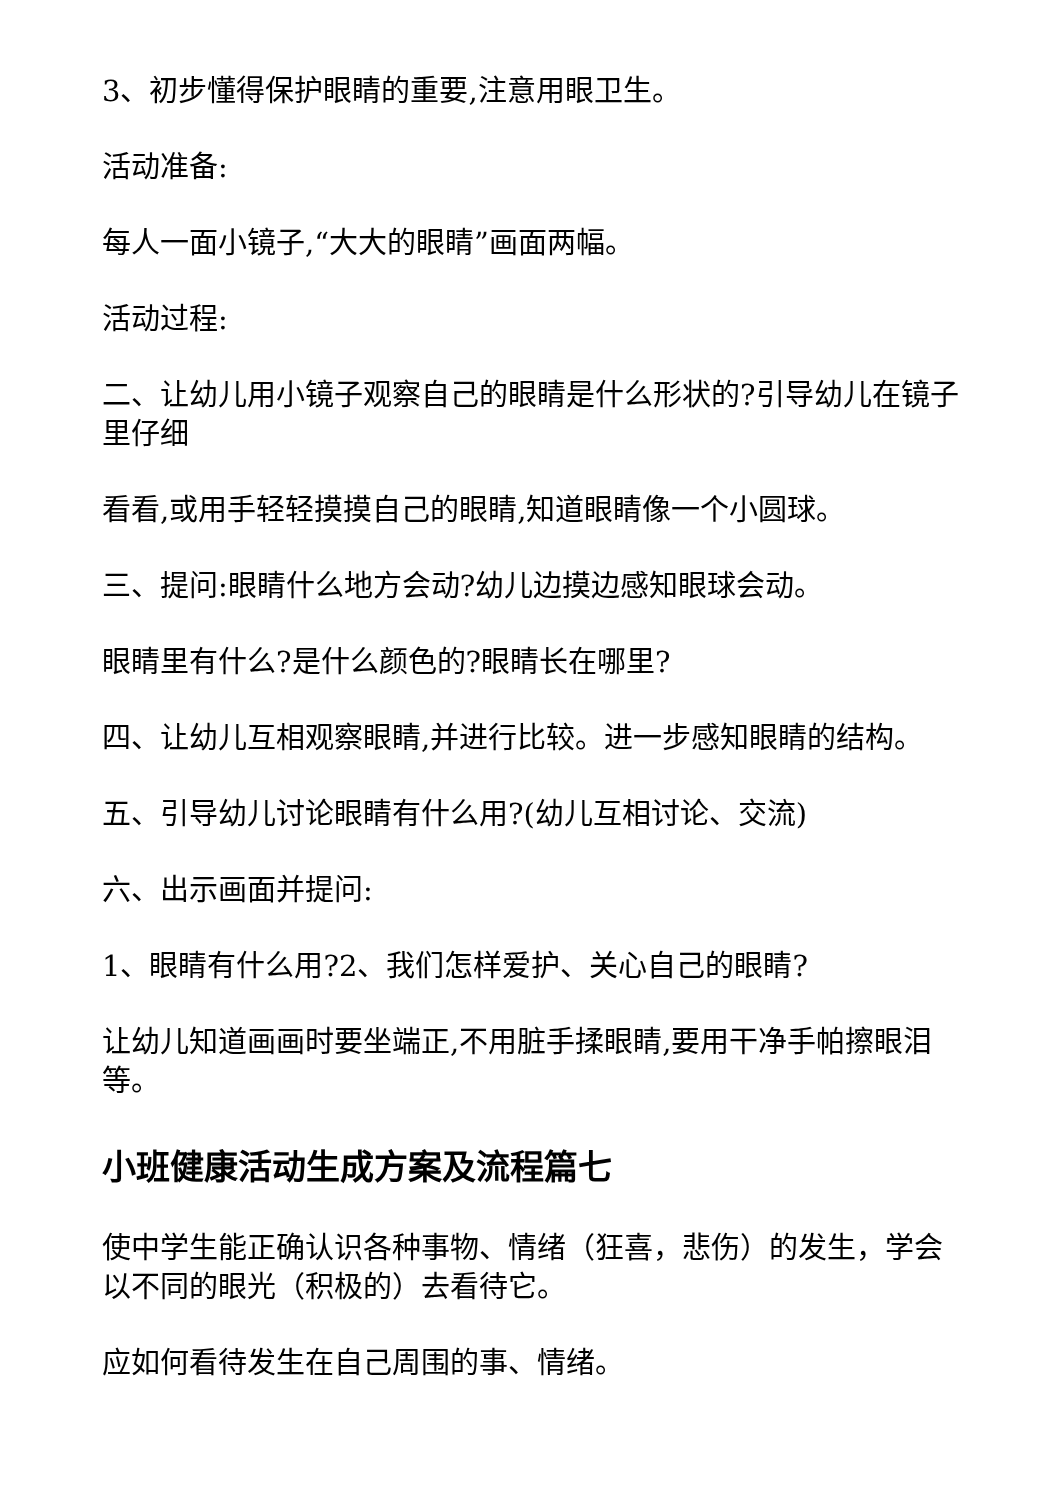3、初步懂得保护眼睛的重要,注意用眼卫生。
活动准备:
每人一面小镜子,“大大的眼睛”画面两幅。
活动过程:
二、让幼儿用小镜子观察自己的眼睛是什么形状的?引导幼儿在镜子里仔细
看看,或用手轻轻摸摸自己的眼睛,知道眼睛像一个小圆球。
三、提问:眼睛什么地方会动?幼儿边摸边感知眼球会动。
眼睛里有什么?是什么颜色的?眼睛长在哪里?
四、让幼儿互相观察眼睛,并进行比较。进一步感知眼睛的结构。
五、引导幼儿讨论眼睛有什么用?(幼儿互相讨论、交流)
六、出示画面并提问:
1、眼睛有什么用?2、我们怎样爱护、关心自己的眼睛?
让幼儿知道画画时要坐端正,不用脏手揉眼睛,要用干净手帕擦眼泪等。
小班健康活动生成方案及流程篇七
使中学生能正确认识各种事物、情绪（狂喜，悲伤）的发生，学会以不同的眼光（积极的）去看待它。
应如何看待发生在自己周围的事、情绪。